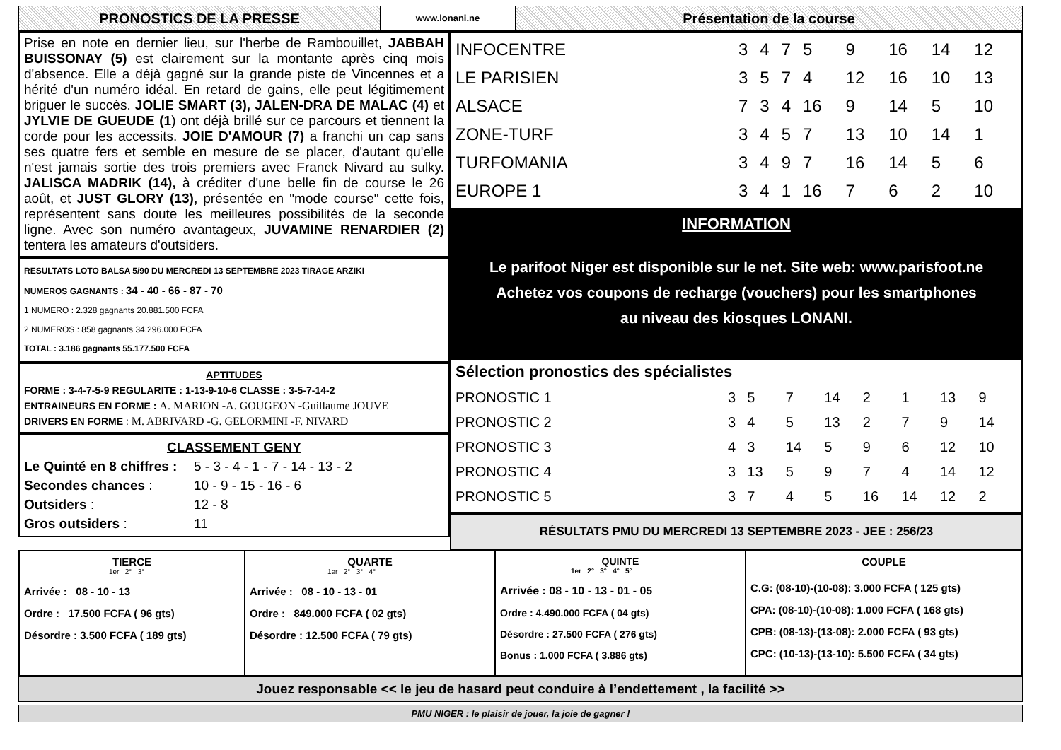PRONOSTICS DE LA PRESSE
www.lonani.ne
Présentation de la course
Prise en note en dernier lieu, sur l'herbe de Rambouillet, JABBAH BUISSONAY (5) est clairement sur la montante après cinq mois d'absence. Elle a déjà gagné sur la grande piste de Vincennes et a hérité d'un numéro idéal. En retard de gains, elle peut légitimement briguer le succès. JOLIE SMART (3), JALEN-DRA DE MALAC (4) et JYLVIE DE GUEUDE (1) ont déjà brillé sur ce parcours et tiennent la corde pour les accessits. JOIE D'AMOUR (7) a franchi un cap sans ses quatre fers et semble en mesure de se placer, d'autant qu'elle n'est jamais sortie des trois premiers avec Franck Nivard au sulky. JALISCA MADRIK (14), à créditer d'une belle fin de course le 26 août, et JUST GLORY (13), présentée en "mode course" cette fois, représentent sans doute les meilleures possibilités de la seconde ligne. Avec son numéro avantageux, JUVAMINE RENARDIER (2) tentera les amateurs d'outsiders.
RESULTATS LOTO BALSA 5/90 DU MERCREDI 13 SEPTEMBRE 2023 TIRAGE ARZIKI
NUMEROS GAGNANTS : 34 - 40 - 66 - 87 - 70
1 NUMERO : 2.328 gagnants 20.881.500 FCFA
2 NUMEROS : 858 gagnants 34.296.000 FCFA
TOTAL : 3.186 gagnants 55.177.500 FCFA
APTITUDES
FORME : 3-4-7-5-9 REGULARITE : 1-13-9-10-6 CLASSE : 3-5-7-14-2
ENTRAINEURS EN FORME : A. MARION -A. GOUGEON -Guillaume JOUVE
DRIVERS EN FORME : M. ABRIVARD -G. GELORMINI -F. NIVARD
CLASSEMENT GENY
| Le Quinté en 8 chiffres : | 5 - 3 - 4 - 1 - 7 - 14 - 13 - 2 |
| Secondes chances : | 10 - 9 - 15 - 16 - 6 |
| Outsiders : | 12 - 8 |
| Gros outsiders : | 11 |
| INFOCENTRE | 3 | 4 | 7 | 5 | 9 | 16 | 14 | 12 |
| LE PARISIEN | 3 | 5 | 7 | 4 | 12 | 16 | 10 | 13 |
| ALSACE | 7 | 3 | 4 | 16 | 9 | 14 | 5 | 10 |
| ZONE-TURF | 3 | 4 | 5 | 7 | 13 | 10 | 14 | 1 |
| TURFOMANIA | 3 | 4 | 9 | 7 | 16 | 14 | 5 | 6 |
| EUROPE 1 | 3 | 4 | 1 | 16 | 7 | 6 | 2 | 10 |
INFORMATION
Le parifoot Niger est disponible sur le net. Site web: www.parisfoot.ne
Achetez vos coupons de recharge (vouchers) pour les smartphones
au niveau des kiosques LONANI.
Sélection pronostics des spécialistes
| PRONOSTIC 1 | 3 | 5 | 7 | 14 | 2 | 1 | 13 | 9 |
| PRONOSTIC 2 | 3 | 4 | 5 | 13 | 2 | 7 | 9 | 14 |
| PRONOSTIC 3 | 4 | 3 | 14 | 5 | 9 | 6 | 12 | 10 |
| PRONOSTIC 4 | 3 | 13 | 5 | 9 | 7 | 4 | 14 | 12 |
| PRONOSTIC 5 | 3 | 7 | 4 | 5 | 16 | 14 | 12 | 2 |
RÉSULTATS PMU DU MERCREDI 13 SEPTEMBRE 2023 - JEE : 256/23
TIERCE
1er 2° 3°
Arrivée : 08 - 10 - 13
Ordre : 17.500 FCFA ( 96 gts)
Désordre : 3.500 FCFA ( 189 gts)
QUARTE
1er 2° 3° 4°
Arrivée : 08 - 10 - 13 - 01
Ordre : 849.000 FCFA ( 02 gts)
Désordre : 12.500 FCFA ( 79 gts)
QUINTE
1er 2° 3° 4° 5°
Arrivée : 08 - 10 - 13 - 01 - 05
Ordre : 4.490.000 FCFA ( 04 gts)
Désordre : 27.500 FCFA ( 276 gts)
Bonus : 1.000 FCFA ( 3.886 gts)
COUPLE
C.G: (08-10)-(10-08): 3.000 FCFA ( 125 gts)
CPA: (08-10)-(10-08): 1.000 FCFA ( 168 gts)
CPB: (08-13)-(13-08): 2.000 FCFA ( 93 gts)
CPC: (10-13)-(13-10): 5.500 FCFA ( 34 gts)
Jouez responsable << le jeu de hasard peut conduire à l’endettement , la facilité >>
PMU NIGER : le plaisir de jouer, la joie de gagner !